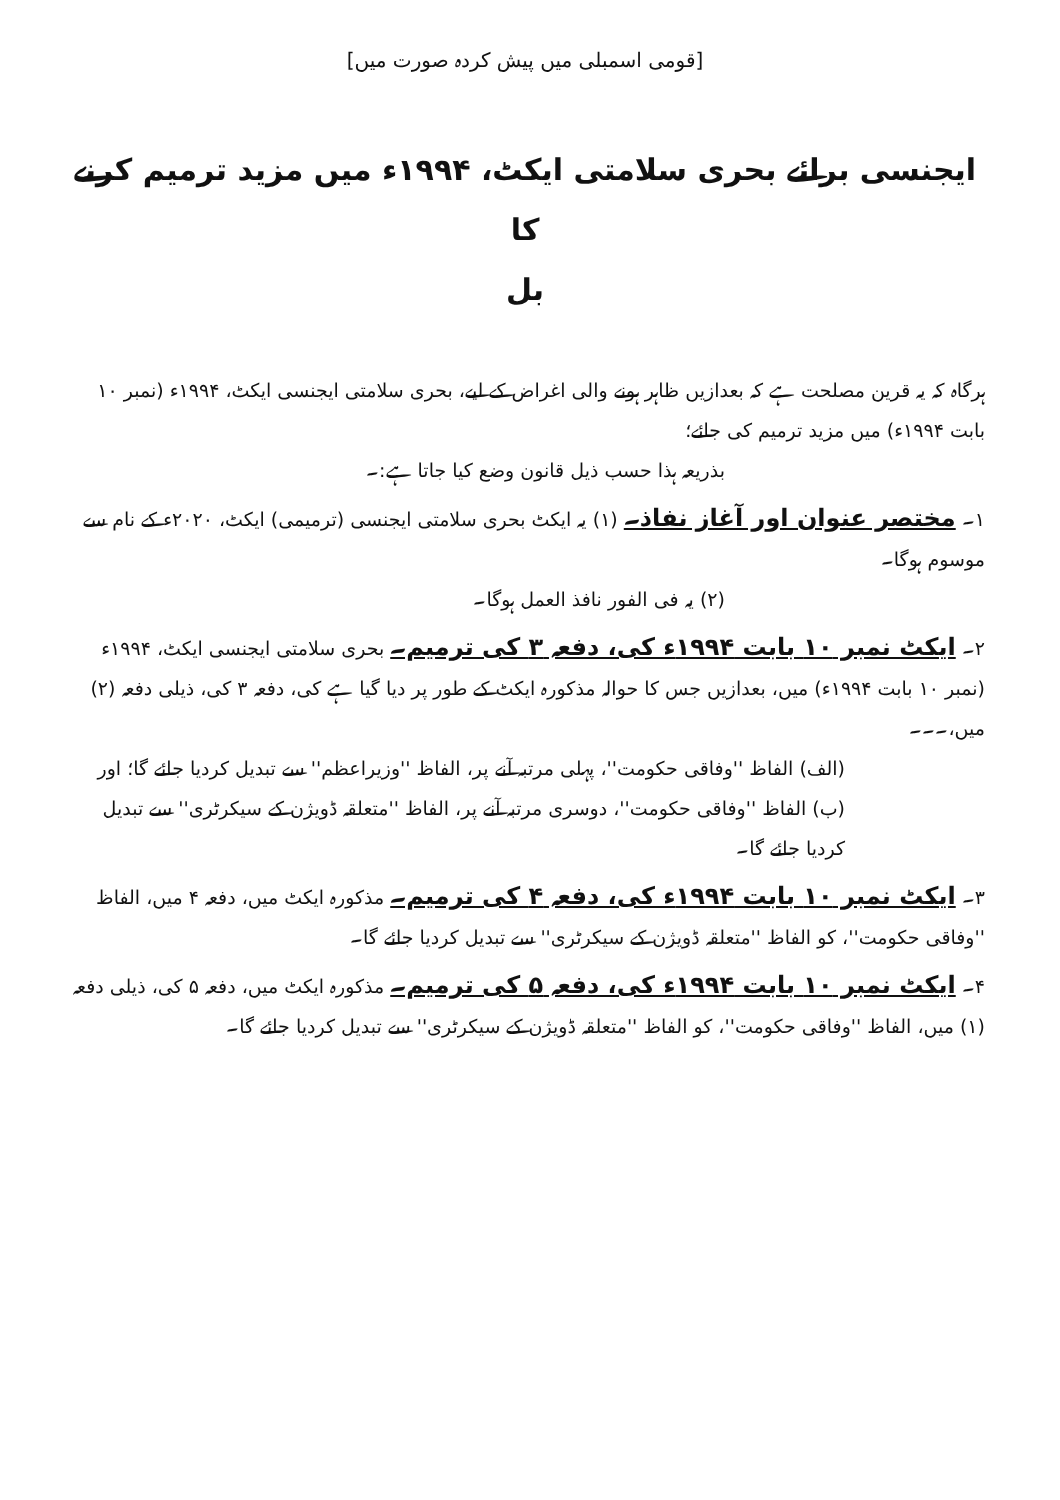[قومی اسمبلی میں پیش کردہ صورت میں]
ایجنسی برائے بحری سلامتی ایکٹ، ۱۹۹۴ء میں مزید ترمیم کرنے کا
بل
ہرگاہ کہ یہ قرین مصلحت ہے کہ بعدازیں ظاہر ہونے والی اغراض کے لیے، بحری سلامتی ایجنسی ایکٹ، ۱۹۹۴ء (نمبر ۱۰ بابت ۱۹۹۴ء) میں مزید ترمیم کی جائے؛
بذریعہ ہذا حسب ذیل قانون وضع کیا جاتا ہے:۔
۱۔ مختصر عنوان اور آغاز نفاذ۔ (۱) یہ ایکٹ بحری سلامتی ایجنسی (ترمیمی) ایکٹ، ۲۰۲۰ء کے نام سے موسوم ہوگا۔
(۲) یہ فی الفور نافذ العمل ہوگا۔
۲۔ ایکٹ نمبر ۱۰ بابت ۱۹۹۴ء کی، دفعہ ۳ کی ترمیم۔ بحری سلامتی ایجنسی ایکٹ، ۱۹۹۴ء (نمبر ۱۰ بابت ۱۹۹۴ء) میں، بعدازیں جس کا حوالہ مذکورہ ایکٹ کے طور پر دیا گیا ہے کی، دفعہ ۳ کی، ذیلی دفعہ (۲) میں،۔۔۔
(الف) الفاظ ''وفاقی حکومت''، پہلی مرتبہ آنے پر، الفاظ ''وزیراعظم'' سے تبدیل کردیا جائے گا؛ اور
(ب) الفاظ ''وفاقی حکومت''، دوسری مرتبہ آنے پر، الفاظ ''متعلقہ ڈویژن کے سیکرٹری'' سے تبدیل کردیا جائے گا۔
۳۔ ایکٹ نمبر ۱۰ بابت ۱۹۹۴ء کی، دفعہ ۴ کی ترمیم۔ مذکورہ ایکٹ میں، دفعہ ۴ میں، الفاظ ''وفاقی حکومت''، کو الفاظ ''متعلقہ ڈویژن کے سیکرٹری'' سے تبدیل کردیا جائے گا۔
۴۔ ایکٹ نمبر ۱۰ بابت ۱۹۹۴ء کی، دفعہ ۵ کی ترمیم۔ مذکورہ ایکٹ میں، دفعہ ۵ کی، ذیلی دفعہ (۱) میں، الفاظ ''وفاقی حکومت''، کو الفاظ ''متعلقہ ڈویژن کے سیکرٹری'' سے تبدیل کردیا جائے گا۔